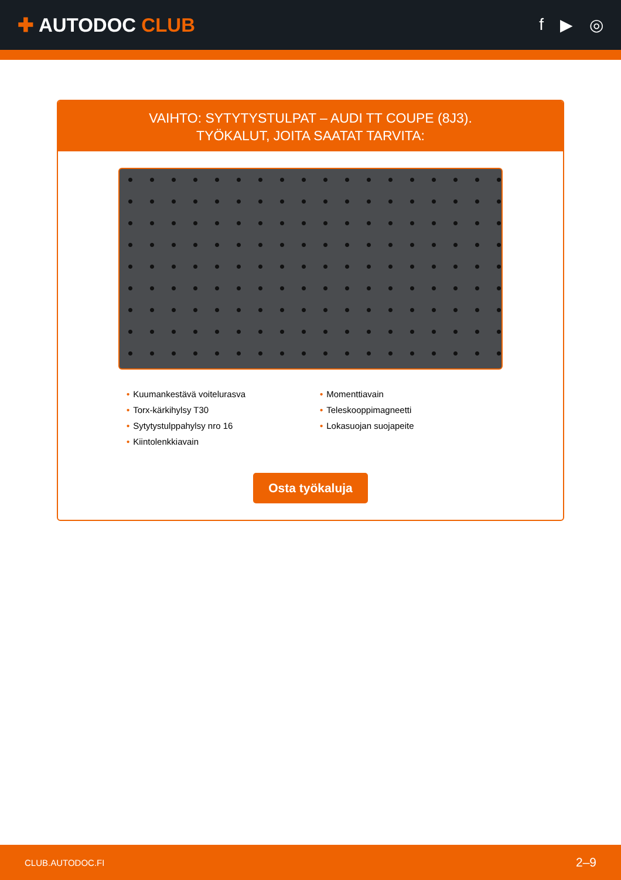✚ AUTODOC CLUB
f ▶ ◎
VAIHTO: SYTYTYSTULPAT – AUDI TT COUPE (8J3).
TYÖKALUT, JOITA SAATAT TARVITA:
• Kuumankestävä voitelurasva
• Torx-kärkihylsy T30
• Sytytystulppahylsy nro 16
• Kiintolenkkiavain
• Momenttiavain
• Teleskooppimagneetti
• Lokasuojan suojapeite
Osta työkaluja
CLUB.AUTODOC.FI 2–9